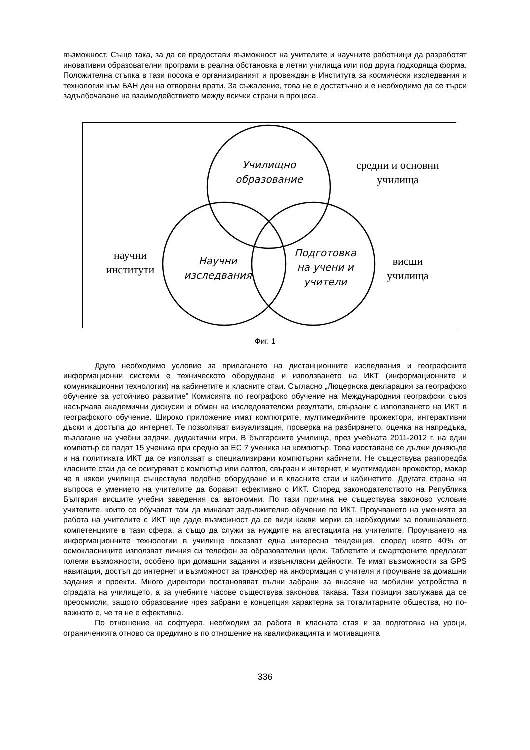възможност. Също така, за да се предостави възможност на учителите и научните работници да разработят иновативни образователни програми в реална обстановка в летни училища или под друга подходяща форма. Положителна стъпка в тази посока е организираният и провеждан в Института за космически изследвания и технологии към БАН ден на отворени врати. За съжаление, това не е достатъчно и е необходимо да се търси задълбочаване на взаимодействието между всички страни в процеса.
Училищно
образование
средни и основни
училища
научни
институти
Научни
изследвания
Подготовка
на учени и
учители
висши
училища
Фиг. 1
Друго необходимо условие за прилагането на дистанционните изследвания и географските информационни системи е техническото оборудване и използването на ИКТ (информационните и комуникационни технологии) на кабинетите и класните стаи. Съгласно „Люцернска декларация за географско обучение за устойчиво развитие” Комисията по географско обучение на Международния географски съюз насърчава академични дискусии и обмен на изследователски резултати, свързани с използването на ИКТ в географското обучение. Широко приложение имат компютрите, мултимедийните прожектори, интерактивни дъски и достъпа до интернет. Те позволяват визуализация, проверка на разбирането, оценка на напредъка, възлагане на учебни задачи, дидактични игри. В българските училища, през учебната 2011-2012 г. на един компютър се падат 15 ученика при средно за ЕС 7 ученика на компютър. Това изоставане се дължи донякъде и на политиката ИКТ да се използват в специализирани компютърни кабинети. Не съществува разпоредба класните стаи да се осигуряват с компютър или лаптоп, свързан и интернет, и мултимедиен прожектор, макар че в някои училища съществува подобно оборудване и в класните стаи и кабинетите. Другата страна на въпроса е умението на учителите да боравят ефективно с ИКТ. Според законодателството на Република България висшите учебни заведения са автономни. По тази причина не съществува законово условие учителите, които се обучават там да минават задължително обучение по ИКТ. Проучването на уменията за работа на учителите с ИКТ ще даде възможност да се види какви мерки са необходими за повишаването компетенциите в тази сфера, а също да служи за нуждите на атестацията на учителите. Проучването на информационните технологии в училище показват една интересна тенденция, според която 40% от осмокласниците използват личния си телефон за образователни цели. Таблетите и смартфоните предлагат големи възможности, особено при домашни задания и извънкласни дейности. Те имат възможности за GPS навигация, достъп до интернет и възможност за трансфер на информация с учителя и проучване за домашни задания и проекти. Много директори постановяват пълни забрани за внасяне на мобилни устройства в сградата на училището, а за учебните часове съществува законова такава. Тази позиция заслужава да се преосмисли, защото образование чрез забрани е концепция характерна за тоталитарните общества, но по-важното е, че тя не е ефективна.
По отношение на софтуера, необходим за работа в класната стая и за подготовка на уроци, ограниченията отново са предимно в по отношение на квалификацията и мотивацията
336